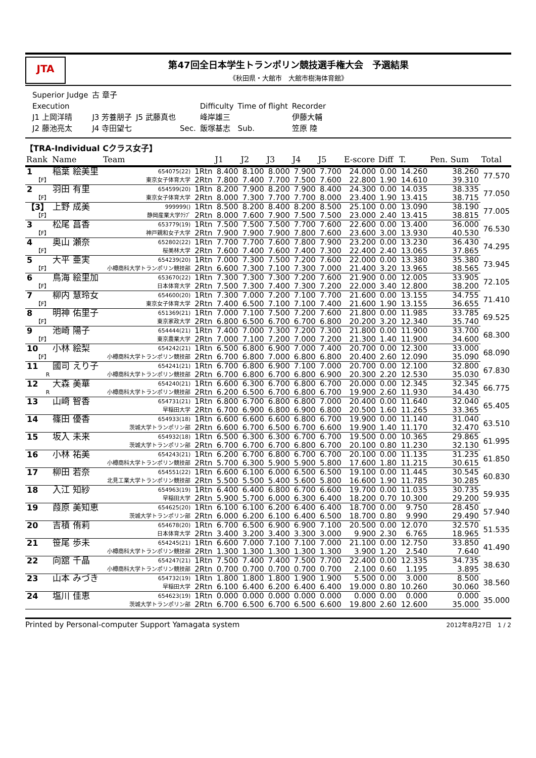JTA
第47回全日本学生トランポリン競技選手権大会　予選結果
《秋田県・大館市　大館市樹海体育館》
| Superior Judge | 古 章子 | | | | | |
| Execution | | | | Difficulty | Time of flight | Recorder |
| J1 上岡洋晴 | J3 芳養朋子 | J5 武藤真也 | | 峰岸雄三 | | 伊藤大輔 |
| J2 藤池亮太 | J4 寺田望七 | | Sec. | 飯塚基志 | Sub. | 笠原 陸 |
【TRA-Individual Cクラス女子】
| Rank | Name | Team | | J1 | J2 | J3 | J4 | J5 | E-score | Diff | T. | Pen. | Sum | Total |
| --- | --- | --- | --- | --- | --- | --- | --- | --- | --- | --- | --- | --- | --- | --- |
| 1 | 稲葉 絵美里 | 654075(22) | 1Rtn | 8.400 | 8.100 | 8.000 | 7.900 | 7.700 | 24.000 | 0.00 | 14.260 | | 38.260 | 77.570 |
| 【F】 | | 東京女子体育大学 | 2Rtn | 7.800 | 7.400 | 7.700 | 7.500 | 7.600 | 22.800 | 1.90 | 14.610 | | 39.310 | |
| 2 | 羽田 有里 | 654599(20) | 1Rtn | 8.200 | 7.900 | 8.200 | 7.900 | 8.400 | 24.300 | 0.00 | 14.035 | | 38.335 | 77.050 |
| 【F】 | | 東京女子体育大学 | 2Rtn | 8.000 | 7.300 | 7.700 | 7.700 | 8.000 | 23.400 | 1.90 | 13.415 | | 38.715 | |
| 【3】 | 上野 成美 | 999999() | 1Rtn | 8.500 | 8.200 | 8.400 | 8.200 | 8.500 | 25.100 | 0.00 | 13.090 | | 38.190 | 77.005 |
| 【F】 | | 静岡産業大学ｸﾗﾌﾞ | 2Rtn | 8.000 | 7.600 | 7.900 | 7.500 | 7.500 | 23.000 | 2.40 | 13.415 | | 38.815 | |
| 3 | 松尾 菖香 | 653779(19) | 1Rtn | 7.500 | 7.500 | 7.500 | 7.700 | 7.600 | 22.600 | 0.00 | 13.400 | | 36.000 | 76.530 |
| 【F】 | | 神戸親和女子大学 | 2Rtn | 7.900 | 7.900 | 7.900 | 7.800 | 7.600 | 23.600 | 3.00 | 13.930 | | 40.530 | |
| 4 | 奥山 瀬奈 | 652802(22) | 1Rtn | 7.700 | 7.700 | 7.600 | 7.800 | 7.900 | 23.200 | 0.00 | 13.230 | | 36.430 | 74.295 |
| 【F】 | | 桜美林大学 | 2Rtn | 7.600 | 7.400 | 7.600 | 7.400 | 7.300 | 22.400 | 2.40 | 13.065 | | 37.865 | |
| 5 | 大平 亜実 | 654239(20) | 1Rtn | 7.000 | 7.300 | 7.500 | 7.200 | 7.600 | 22.000 | 0.00 | 13.380 | | 35.380 | 73.945 |
| 【F】 | | 小樽商科大学トランポリン競技部 | 2Rtn | 6.600 | 7.300 | 7.100 | 7.300 | 7.000 | 21.400 | 3.20 | 13.965 | | 38.565 | |
| 6 | 鳥海 絵里加 | 653670(22) | 1Rtn | 7.300 | 7.300 | 7.300 | 7.200 | 7.600 | 21.900 | 0.00 | 12.005 | | 33.905 | 72.105 |
| 【F】 | | 日本体育大学 | 2Rtn | 7.500 | 7.300 | 7.400 | 7.300 | 7.200 | 22.000 | 3.40 | 12.800 | | 38.200 | |
| 7 | 柳内 慧玲女 | 654600(20) | 1Rtn | 7.300 | 7.000 | 7.200 | 7.100 | 7.700 | 21.600 | 0.00 | 13.155 | | 34.755 | 71.410 |
| 【F】 | | 東京女子体育大学 | 2Rtn | 7.400 | 6.500 | 7.100 | 7.100 | 7.400 | 21.600 | 1.90 | 13.155 | | 36.655 | |
| 8 | 明神 佑里子 | 651369(21) | 1Rtn | 7.000 | 7.100 | 7.500 | 7.200 | 7.600 | 21.800 | 0.00 | 11.985 | | 33.785 | 69.525 |
| 【F】 | | 東京家政大学 | 2Rtn | 6.800 | 6.500 | 6.700 | 6.700 | 6.800 | 20.200 | 3.20 | 12.340 | | 35.740 | |
| 9 | 池崎 陽子 | 654444(21) | 1Rtn | 7.400 | 7.000 | 7.300 | 7.200 | 7.300 | 21.800 | 0.00 | 11.900 | | 33.700 | 68.300 |
| 【F】 | | 東京農業大学 | 2Rtn | 7.000 | 7.100 | 7.200 | 7.000 | 7.200 | 21.300 | 1.40 | 11.900 | | 34.600 | |
| 10 | 小林 絵梨 | 654242(21) | 1Rtn | 6.500 | 6.800 | 6.900 | 7.000 | 7.400 | 20.700 | 0.00 | 12.300 | | 33.000 | 68.090 |
| 【F】 | | 小樽商科大学トランポリン競技部 | 2Rtn | 6.700 | 6.800 | 7.000 | 6.800 | 6.800 | 20.400 | 2.60 | 12.090 | | 35.090 | |
| 11 | 國司 えり子 | 654241(21) | 1Rtn | 6.700 | 6.800 | 6.900 | 7.100 | 7.000 | 20.700 | 0.00 | 12.100 | | 32.800 | 67.830 |
| R | | 小樽商科大学トランポリン競技部 | 2Rtn | 6.700 | 6.800 | 6.700 | 6.800 | 6.900 | 20.300 | 2.20 | 12.530 | | 35.030 | |
| 12 | 大森 美華 | 654240(21) | 1Rtn | 6.600 | 6.300 | 6.700 | 6.800 | 6.700 | 20.000 | 0.00 | 12.345 | | 32.345 | 66.775 |
| R | | 小樽商科大学トランポリン競技部 | 2Rtn | 6.200 | 6.500 | 6.700 | 6.800 | 6.700 | 19.900 | 2.60 | 11.930 | | 34.430 | |
| 13 | 山﨑 智香 | 654731(21) | 1Rtn | 6.800 | 6.700 | 6.800 | 6.800 | 7.000 | 20.400 | 0.00 | 11.640 | | 32.040 | 65.405 |
| | | 早稲田大学 | 2Rtn | 6.700 | 6.900 | 6.800 | 6.900 | 6.800 | 20.500 | 1.60 | 11.265 | | 33.365 | |
| 14 | 篠田 優香 | 654933(18) | 1Rtn | 6.600 | 6.600 | 6.600 | 6.800 | 6.700 | 19.900 | 0.00 | 11.140 | | 31.040 | 63.510 |
| | | 茨城大学トランポリン部 | 2Rtn | 6.600 | 6.700 | 6.500 | 6.700 | 6.600 | 19.900 | 1.40 | 11.170 | | 32.470 | |
| 15 | 坂入 未来 | 654932(18) | 1Rtn | 6.500 | 6.300 | 6.300 | 6.700 | 6.700 | 19.500 | 0.00 | 10.365 | | 29.865 | 61.995 |
| | | 茨城大学トランポリン部 | 2Rtn | 6.700 | 6.700 | 6.700 | 6.800 | 6.700 | 20.100 | 0.80 | 11.230 | | 32.130 | |
| 16 | 小林 祐美 | 654243(21) | 1Rtn | 6.200 | 6.700 | 6.800 | 6.700 | 6.700 | 20.100 | 0.00 | 11.135 | | 31.235 | 61.850 |
| | | 小樽商科大学トランポリン競技部 | 2Rtn | 5.700 | 6.300 | 5.900 | 5.900 | 5.800 | 17.600 | 1.80 | 11.215 | | 30.615 | |
| 17 | 柳田 若奈 | 654551(22) | 1Rtn | 6.600 | 6.100 | 6.000 | 6.500 | 6.500 | 19.100 | 0.00 | 11.445 | | 30.545 | 60.830 |
| | | 北見工業大学トランポリン競技部 | 2Rtn | 5.500 | 5.500 | 5.400 | 5.600 | 5.800 | 16.600 | 1.90 | 11.785 | | 30.285 | |
| 18 | 入江 知紗 | 654963(19) | 1Rtn | 6.400 | 6.400 | 6.800 | 6.700 | 6.600 | 19.700 | 0.00 | 11.035 | | 30.735 | 59.935 |
| | | 早稲田大学 | 2Rtn | 5.900 | 5.700 | 6.000 | 6.300 | 6.400 | 18.200 | 0.70 | 10.300 | | 29.200 | |
| 19 | 葭原 美知恵 | 654625(20) | 1Rtn | 6.100 | 6.100 | 6.200 | 6.400 | 6.400 | 18.700 | 0.00 | 9.750 | | 28.450 | 57.940 |
| | | 茨城大学トランポリン部 | 2Rtn | 6.000 | 6.200 | 6.100 | 6.400 | 6.500 | 18.700 | 0.80 | 9.990 | | 29.490 | |
| 20 | 吉積 侑莉 | 654678(20) | 1Rtn | 6.700 | 6.500 | 6.900 | 6.900 | 7.100 | 20.500 | 0.00 | 12.070 | | 32.570 | 51.535 |
| | | 日本体育大学 | 2Rtn | 3.400 | 3.200 | 3.400 | 3.300 | 3.000 | 9.900 | 2.30 | 6.765 | | 18.965 | |
| 21 | 笹尾 歩未 | 654245(21) | 1Rtn | 6.600 | 7.000 | 7.100 | 7.100 | 7.000 | 21.100 | 0.00 | 12.750 | | 33.850 | 41.490 |
| | | 小樽商科大学トランポリン競技部 | 2Rtn | 1.300 | 1.300 | 1.300 | 1.300 | 1.300 | 3.900 | 1.20 | 2.540 | | 7.640 | |
| 22 | 向舘 千晶 | 654247(21) | 1Rtn | 7.500 | 7.400 | 7.400 | 7.500 | 7.700 | 22.400 | 0.00 | 12.335 | | 34.735 | 38.630 |
| | | 小樽商科大学トランポリン競技部 | 2Rtn | 0.700 | 0.700 | 0.700 | 0.700 | 0.700 | 2.100 | 0.60 | 1.195 | | 3.895 | |
| 23 | 山本 みづき | 654732(19) | 1Rtn | 1.800 | 1.800 | 1.800 | 1.900 | 1.900 | 5.500 | 0.00 | 3.000 | | 8.500 | 38.560 |
| | | 早稲田大学 | 2Rtn | 6.100 | 6.400 | 6.200 | 6.400 | 6.400 | 19.000 | 0.80 | 10.260 | | 30.060 | |
| 24 | 塩川 佳恵 | 654623(19) | 1Rtn | 0.000 | 0.000 | 0.000 | 0.000 | 0.000 | 0.000 | 0.00 | 0.000 | | 0.000 | 35.000 |
| | | 茨城大学トランポリン部 | 2Rtn | 6.700 | 6.500 | 6.700 | 6.500 | 6.600 | 19.800 | 2.60 | 12.600 | | 35.000 | |
Printed by Personal-computer Support Yamagata system 2012年8月27日　1 / 2